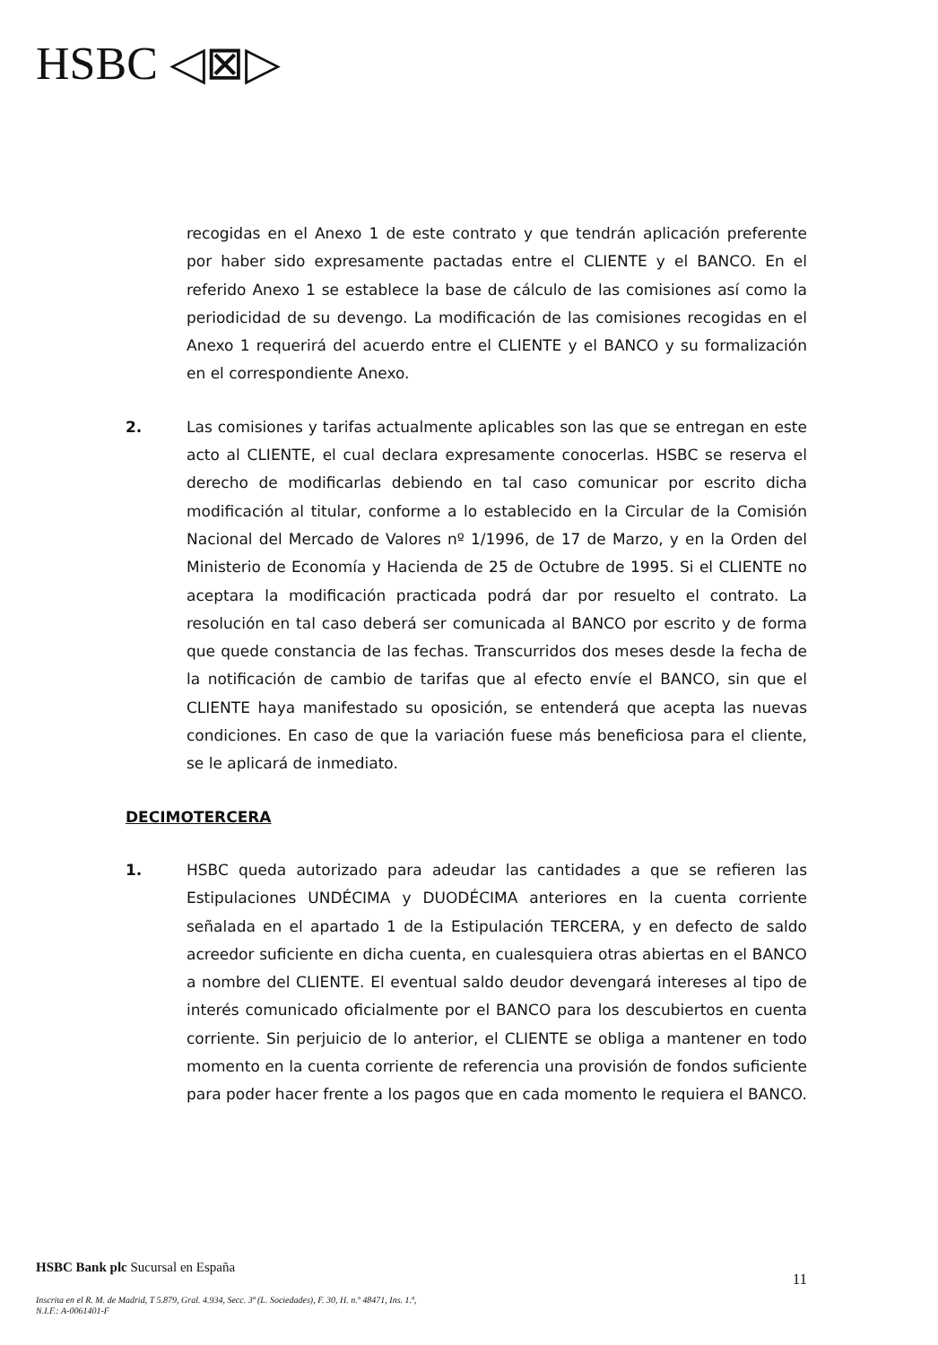HSBC ◁⊠▷
recogidas en el Anexo 1 de este contrato y que tendrán aplicación preferente por haber sido expresamente pactadas entre el CLIENTE y el BANCO. En el referido Anexo 1 se establece la base de cálculo de las comisiones así como la periodicidad de su devengo. La modificación de las comisiones recogidas en el Anexo 1 requerirá del acuerdo entre el CLIENTE y el BANCO y su formalización en el correspondiente Anexo.
2. Las comisiones y tarifas actualmente aplicables son las que se entregan en este acto al CLIENTE, el cual declara expresamente conocerlas. HSBC se reserva el derecho de modificarlas debiendo en tal caso comunicar por escrito dicha modificación al titular, conforme a lo establecido en la Circular de la Comisión Nacional del Mercado de Valores nº 1/1996, de 17 de Marzo, y en la Orden del Ministerio de Economía y Hacienda de 25 de Octubre de 1995. Si el CLIENTE no aceptara la modificación practicada podrá dar por resuelto el contrato. La resolución en tal caso deberá ser comunicada al BANCO por escrito y de forma que quede constancia de las fechas. Transcurridos dos meses desde la fecha de la notificación de cambio de tarifas que al efecto envíe el BANCO, sin que el CLIENTE haya manifestado su oposición, se entenderá que acepta las nuevas condiciones. En caso de que la variación fuese más beneficiosa para el cliente, se le aplicará de inmediato.
DECIMOTERCERA
1. HSBC queda autorizado para adeudar las cantidades a que se refieren las Estipulaciones UNDÉCIMA y DUODÉCIMA anteriores en la cuenta corriente señalada en el apartado 1 de la Estipulación TERCERA, y en defecto de saldo acreedor suficiente en dicha cuenta, en cualesquiera otras abiertas en el BANCO a nombre del CLIENTE. El eventual saldo deudor devengará intereses al tipo de interés comunicado oficialmente por el BANCO para los descubiertos en cuenta corriente. Sin perjuicio de lo anterior, el CLIENTE se obliga a mantener en todo momento en la cuenta corriente de referencia una provisión de fondos suficiente para poder hacer frente a los pagos que en cada momento le requiera el BANCO.
HSBC Bank plc Sucursal en España
11
Inscrita en el R. M. de Madrid, T 5.879, Gral. 4.934, Secc. 3ª (L. Sociedades), F. 30, H. n.º 48471, Ins. 1.ª,
N.I.F.: A-0061401-F